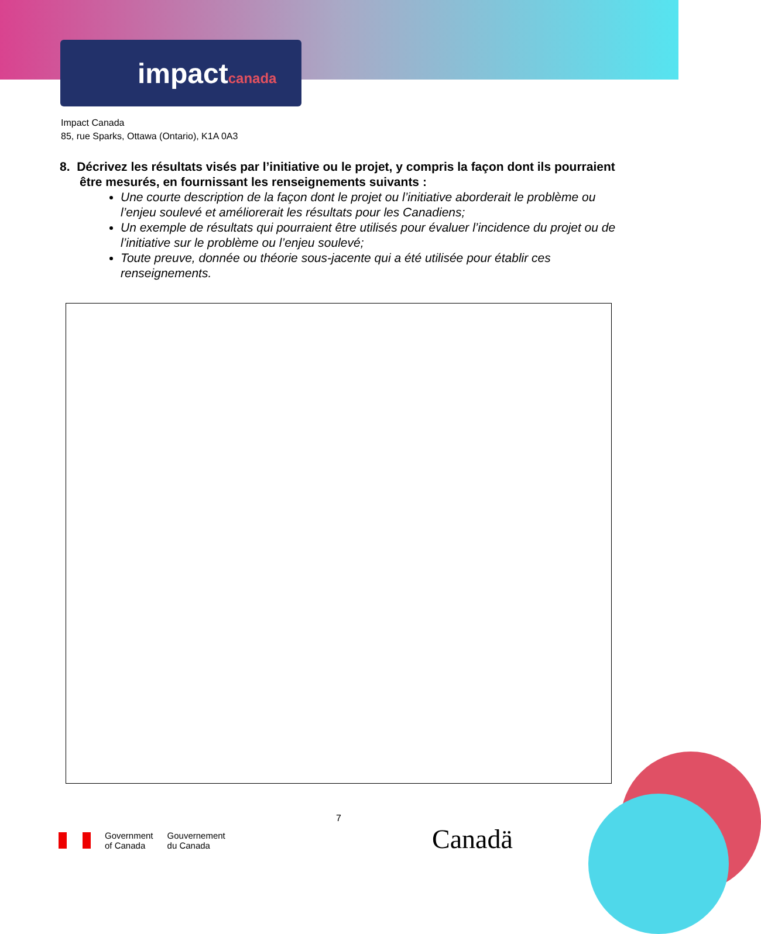impactcanada
Impact Canada
85, rue Sparks, Ottawa (Ontario), K1A 0A3
8. Décrivez les résultats visés par l’initiative ou le projet, y compris la façon dont ils pourraient être mesurés, en fournissant les renseignements suivants :
Une courte description de la façon dont le projet ou l’initiative aborderait le problème ou l’enjeu soulevé et améliorerait les résultats pour les Canadiens;
Un exemple de résultats qui pourraient être utilisés pour évaluer l’incidence du projet ou de l’initiative sur le problème ou l’enjeu soulevé;
Toute preuve, donnée ou théorie sous-jacente qui a été utilisée pour établir ces renseignements.
7
Government
of Canada
Gouvernement
du Canada
Canadä